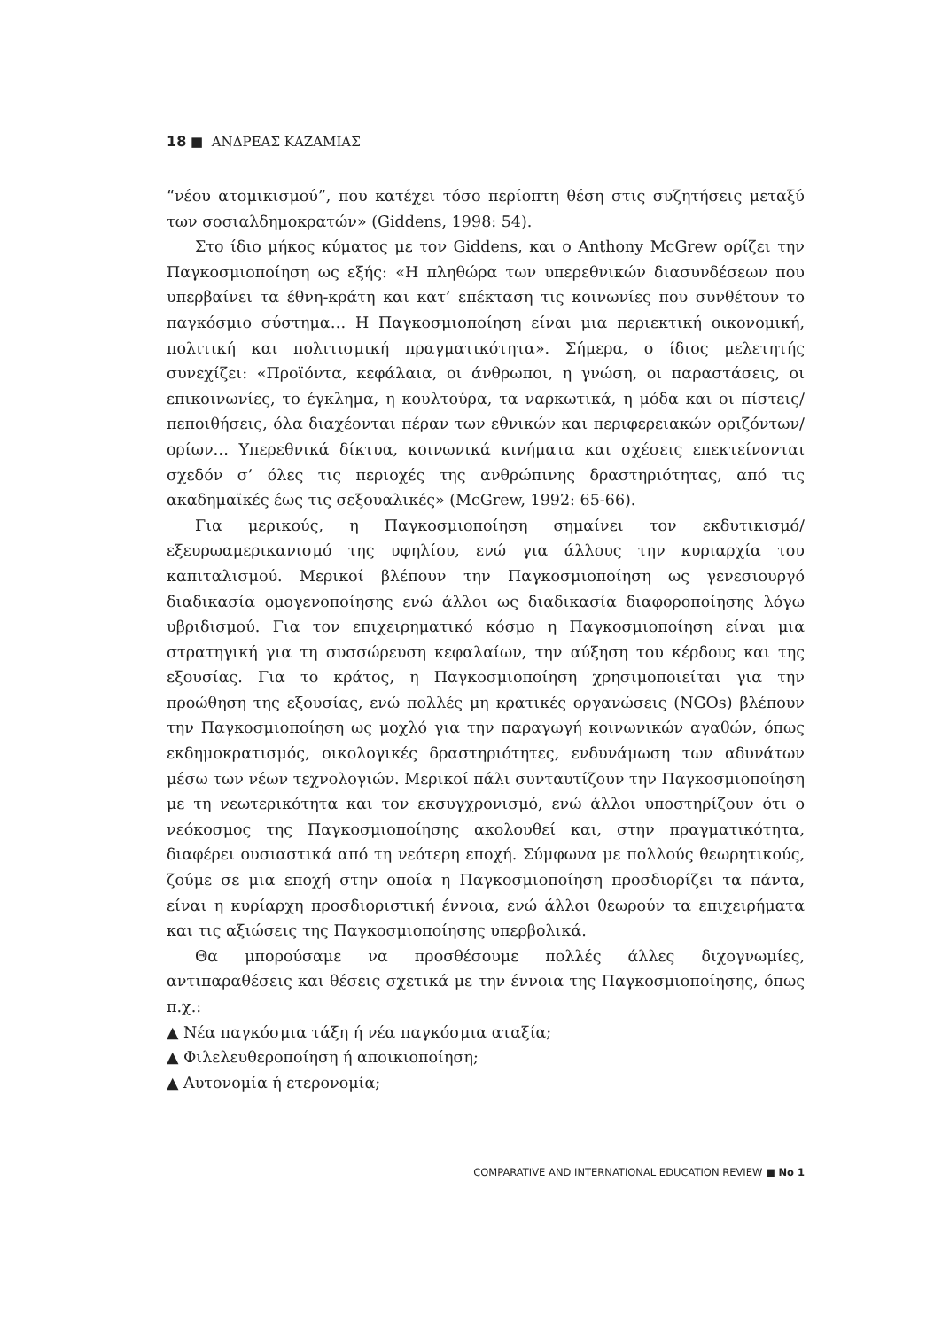18 ■ ΑΝΔΡΕΑΣ ΚΑΖΑΜΙΑΣ
“νέου ατομικισμού”, που κατέχει τόσο περίοπτη θέση στις συζητήσεις μεταξύ των σοσιαλδημοκρατών» (Giddens, 1998: 54).
Στο ίδιο μήκος κύματος με τον Giddens, και ο Anthony McGrew ορίζει την Παγκοσμιοποίηση ως εξής: «Η πληθώρα των υπερεθνικών διασυνδέσεων που υπερβαίνει τα έθνη-κράτη και κατ’ επέκταση τις κοινωνίες που συνθέτουν το παγκόσμιο σύστημα… Η Παγκοσμιοποίηση είναι μια περιεκτική οικονομική, πολιτική και πολιτισμική πραγματικότητα». Σήμερα, ο ίδιος μελετητής συνεχίζει: «Προϊόντα, κεφάλαια, οι άνθρωποι, η γνώση, οι παραστάσεις, οι επικοινωνίες, το έγκλημα, η κουλτούρα, τα ναρκωτικά, η μόδα και οι πίστεις/πεποιθήσεις, όλα διαχέονται πέραν των εθνικών και περιφερειακών οριζόντων/ορίων… Υπερεθνικά δίκτυα, κοινωνικά κινήματα και σχέσεις επεκτείνονται σχεδόν σ’ όλες τις περιοχές της ανθρώπινης δραστηριότητας, από τις ακαδημαϊκές έως τις σεξουαλικές» (McGrew, 1992: 65-66).
Για μερικούς, η Παγκοσμιοποίηση σημαίνει τον εκδυτικισμό/ εξευρωαμερικανισμό της υφηλίου, ενώ για άλλους την κυριαρχία του καπιταλισμού. Μερικοί βλέπουν την Παγκοσμιοποίηση ως γενεσιουργό διαδικασία ομογενοποίησης ενώ άλλοι ως διαδικασία διαφοροποίησης λόγω υβριδισμού. Για τον επιχειρηματικό κόσμο η Παγκοσμιοποίηση είναι μια στρατηγική για τη συσσώρευση κεφαλαίων, την αύξηση του κέρδους και της εξουσίας. Για το κράτος, η Παγκοσμιοποίηση χρησιμοποιείται για την προώθηση της εξουσίας, ενώ πολλές μη κρατικές οργανώσεις (NGOs) βλέπουν την Παγκοσμιοποίηση ως μοχλό για την παραγωγή κοινωνικών αγαθών, όπως εκδημοκρατισμός, οικολογικές δραστηριότητες, ενδυνάμωση των αδυνάτων μέσω των νέων τεχνολογιών. Μερικοί πάλι συνταυτίζουν την Παγκοσμιοποίηση με τη νεωτερικότητα και τον εκσυγχρονισμό, ενώ άλλοι υποστηρίζουν ότι ο νεόκοσμος της Παγκοσμιοποίησης ακολουθεί και, στην πραγματικότητα, διαφέρει ουσιαστικά από τη νεότερη εποχή. Σύμφωνα με πολλούς θεωρητικούς, ζούμε σε μια εποχή στην οποία η Παγκοσμιοποίηση προσδιορίζει τα πάντα, είναι η κυρίαρχη προσδιοριστική έννοια, ενώ άλλοι θεωρούν τα επιχειρήματα και τις αξιώσεις της Παγκοσμιοποίησης υπερβολικά.
Θα μπορούσαμε να προσθέσουμε πολλές άλλες διχογνωμίες, αντιπαραθέσεις και θέσεις σχετικά με την έννοια της Παγκοσμιοποίησης, όπως π.χ.:
▲ Νέα παγκόσμια τάξη ή νέα παγκόσμια αταξία;
▲ Φιλελευθεροποίηση ή αποικιοποίηση;
▲ Αυτονομία ή ετερονομία;
COMPARATIVE AND INTERNATIONAL EDUCATION REVIEW ■ No 1